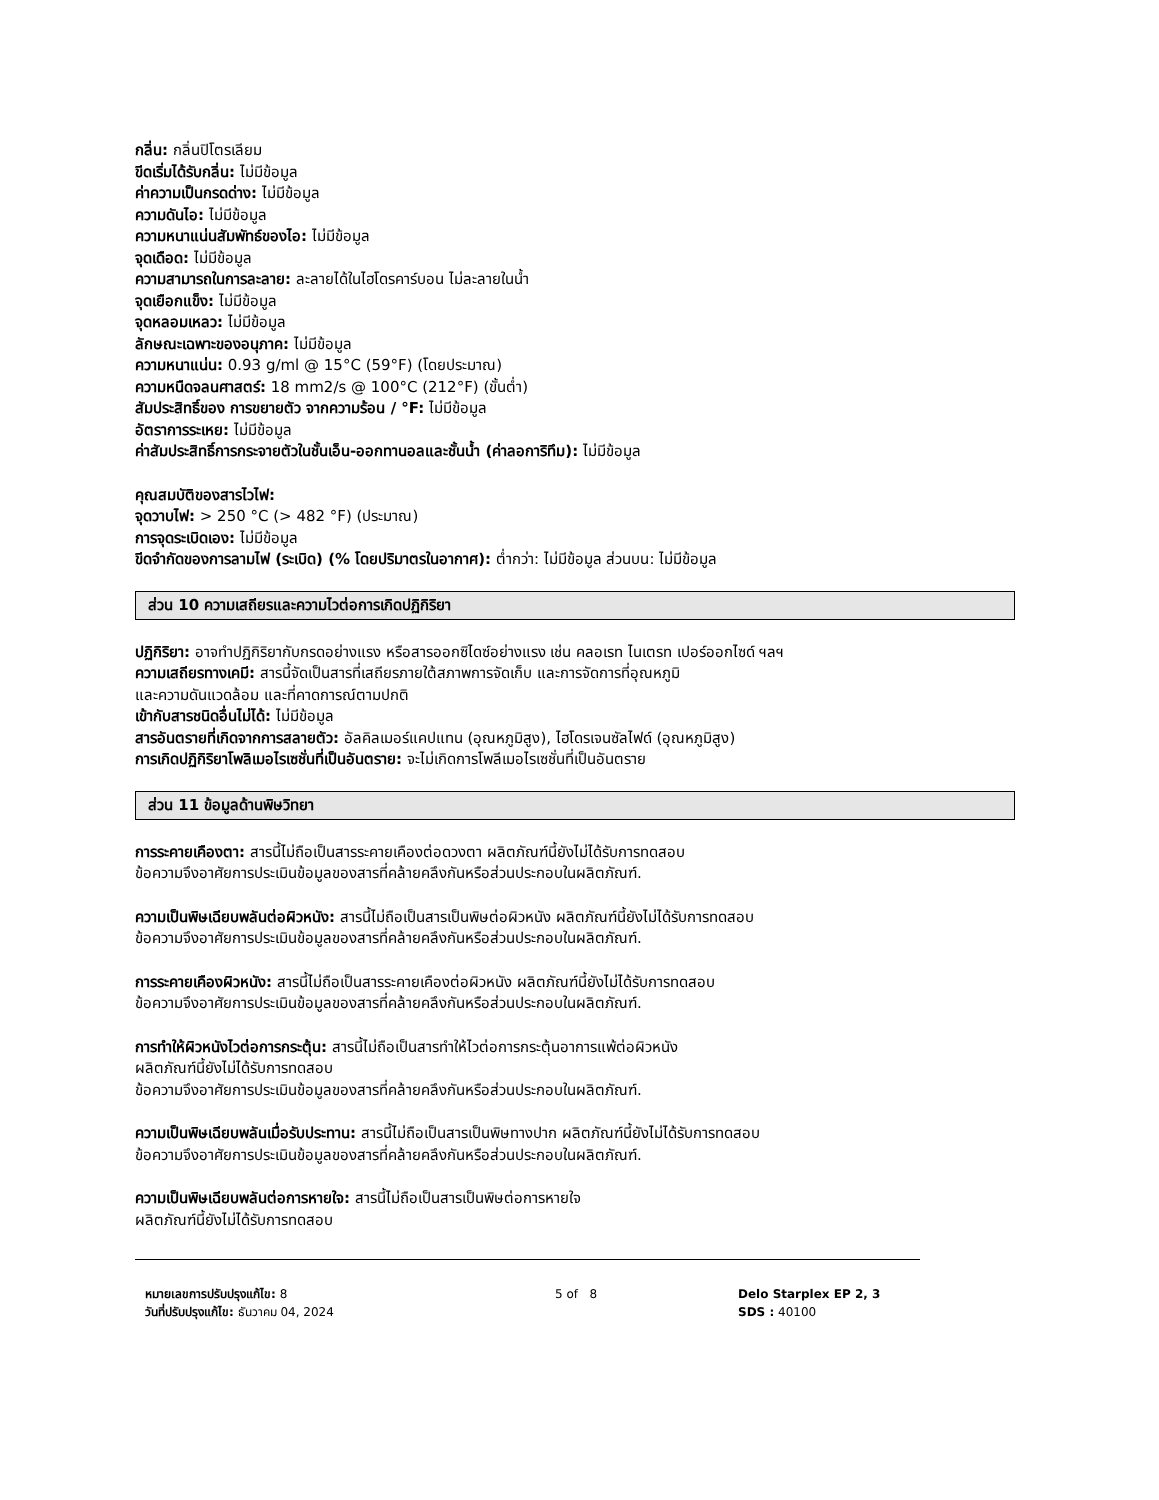กลิ่น: กลิ่นปิโตรเลียม
ขีดเริ่มได้รับกลิ่น: ไม่มีข้อมูล
ค่าความเป็นกรดด่าง: ไม่มีข้อมูล
ความดันไอ: ไม่มีข้อมูล
ความหนาแน่นสัมพัทธ์ของไอ: ไม่มีข้อมูล
จุดเดือด: ไม่มีข้อมูล
ความสามารถในการละลาย: ละลายได้ในไฮโดรคาร์บอน ไม่ละลายในน้ำ
จุดเยือกแข็ง: ไม่มีข้อมูล
จุดหลอมเหลว: ไม่มีข้อมูล
ลักษณะเฉพาะของอนุภาค: ไม่มีข้อมูล
ความหนาแน่น: 0.93 g/ml @ 15°C (59°F) (โดยประมาณ)
ความหนืดจลนศาสตร์: 18 mm2/s @ 100°C (212°F) (ขั้นต่ำ)
สัมประสิทธิ์ของ การขยายตัว จากความร้อน / °F: ไม่มีข้อมูล
อัตราการระเหย: ไม่มีข้อมูล
ค่าสัมประสิทธิ์การกระจายตัวในชั้นเอ็น-ออกทานอลและชั้นน้ำ (ค่าลอการิทึม): ไม่มีข้อมูล
คุณสมบัติของสารไวไฟ:
จุดวาบไฟ: > 250 °C (> 482 °F) (ประมาณ)
การจุดระเบิดเอง: ไม่มีข้อมูล
ขีดจำกัดของการลามไฟ (ระเบิด) (% โดยปริมาตรในอากาศ): ต่ำกว่า: ไม่มีข้อมูล ส่วนบน: ไม่มีข้อมูล
ส่วน 10 ความเสถียรและความไวต่อการเกิดปฏิกิริยา
ปฏิกิริยา: อาจทำปฏิกิริยากับกรดอย่างแรง หรือสารออกซิไดซ์อย่างแรง เช่น คลอเรท ไนเตรท เปอร์ออกไซด์ ฯลฯ
ความเสถียรทางเคมี: สารนี้จัดเป็นสารที่เสถียรภายใต้สภาพการจัดเก็บ และการจัดการที่อุณหภูมิ
และความดันแวดล้อม และที่คาดการณ์ตามปกติ
เข้ากับสารชนิดอื่นไม่ได้: ไม่มีข้อมูล
สารอันตรายที่เกิดจากการสลายตัว: อัลคิลเมอร์แคปแทน (อุณหภูมิสูง), ไฮโดรเจนซัลไฟด์ (อุณหภูมิสูง)
การเกิดปฏิกิริยาโพลิเมอไรเซชั่นที่เป็นอันตราย: จะไม่เกิดการโพลีเมอไรเซชั่นที่เป็นอันตราย
ส่วน 11 ข้อมูลด้านพิษวิทยา
การระคายเคืองตา: สารนี้ไม่ถือเป็นสารระคายเคืองต่อดวงตา ผลิตภัณฑ์นี้ยังไม่ได้รับการทดสอบ
ข้อความจึงอาศัยการประเมินข้อมูลของสารที่คล้ายคลึงกันหรือส่วนประกอบในผลิตภัณฑ์.
ความเป็นพิษเฉียบพลันต่อผิวหนัง: สารนี้ไม่ถือเป็นสารเป็นพิษต่อผิวหนัง ผลิตภัณฑ์นี้ยังไม่ได้รับการทดสอบ
ข้อความจึงอาศัยการประเมินข้อมูลของสารที่คล้ายคลึงกันหรือส่วนประกอบในผลิตภัณฑ์.
การระคายเคืองผิวหนัง: สารนี้ไม่ถือเป็นสารระคายเคืองต่อผิวหนัง ผลิตภัณฑ์นี้ยังไม่ได้รับการทดสอบ
ข้อความจึงอาศัยการประเมินข้อมูลของสารที่คล้ายคลึงกันหรือส่วนประกอบในผลิตภัณฑ์.
การทำให้ผิวหนังไวต่อการกระตุ้น: สารนี้ไม่ถือเป็นสารทำให้ไวต่อการกระตุ้นอาการแพ้ต่อผิวหนัง
ผลิตภัณฑ์นี้ยังไม่ได้รับการทดสอบ
ข้อความจึงอาศัยการประเมินข้อมูลของสารที่คล้ายคลึงกันหรือส่วนประกอบในผลิตภัณฑ์.
ความเป็นพิษเฉียบพลันเมื่อรับประทาน: สารนี้ไม่ถือเป็นสารเป็นพิษทางปาก ผลิตภัณฑ์นี้ยังไม่ได้รับการทดสอบ
ข้อความจึงอาศัยการประเมินข้อมูลของสารที่คล้ายคลึงกันหรือส่วนประกอบในผลิตภัณฑ์.
ความเป็นพิษเฉียบพลันต่อการหายใจ: สารนี้ไม่ถือเป็นสารเป็นพิษต่อการหายใจ
ผลิตภัณฑ์นี้ยังไม่ได้รับการทดสอบ
หมายเลขการปรับปรุงแก้ไข: 8
วันที่ปรับปรุงแก้ไข: ธันวาคม 04, 2024
5 of 8 Delo Starplex EP 2, 3
SDS : 40100